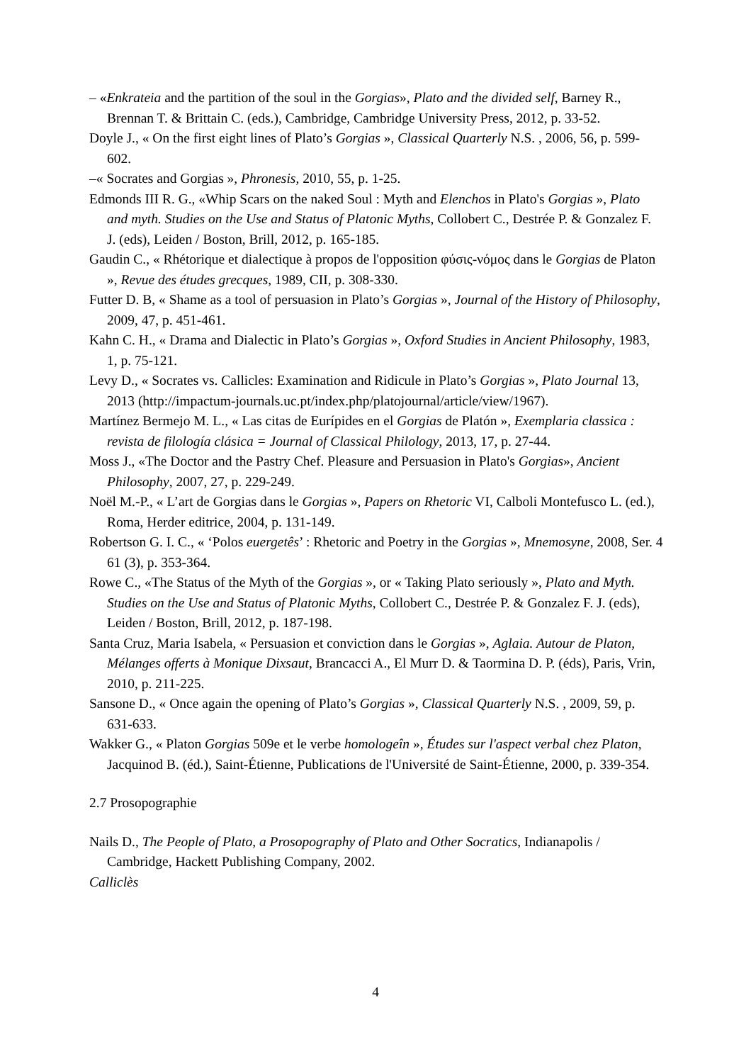– «Enkrateia and the partition of the soul in the Gorgias», Plato and the divided self, Barney R., Brennan T. & Brittain C. (eds.), Cambridge, Cambridge University Press, 2012, p. 33-52.
Doyle J., « On the first eight lines of Plato’s Gorgias », Classical Quarterly N.S. , 2006, 56, p. 599-602.
–« Socrates and Gorgias », Phronesis, 2010, 55, p. 1-25.
Edmonds III R. G., «Whip Scars on the naked Soul : Myth and Elenchos in Plato's Gorgias », Plato and myth. Studies on the Use and Status of Platonic Myths, Collobert C., Destrée P. & Gonzalez F. J. (eds), Leiden / Boston, Brill, 2012, p. 165-185.
Gaudin C., « Rhétorique et dialectique à propos de l'opposition φύσις-νόμος dans le Gorgias de Platon », Revue des études grecques, 1989, CII, p. 308-330.
Futter D. B, « Shame as a tool of persuasion in Plato’s Gorgias », Journal of the History of Philosophy, 2009, 47, p. 451-461.
Kahn C. H., « Drama and Dialectic in Plato’s Gorgias », Oxford Studies in Ancient Philosophy, 1983, 1, p. 75-121.
Levy D., « Socrates vs. Callicles: Examination and Ridicule in Plato’s Gorgias », Plato Journal 13, 2013 (http://impactum-journals.uc.pt/index.php/platojournal/article/view/1967).
Martínez Bermejo M. L., « Las citas de Eurípides en el Gorgias de Platón », Exemplaria classica : revista de filología clásica = Journal of Classical Philology, 2013, 17, p. 27-44.
Moss J., «The Doctor and the Pastry Chef. Pleasure and Persuasion in Plato's Gorgias», Ancient Philosophy, 2007, 27, p. 229-249.
Noël M.-P., « L’art de Gorgias dans le Gorgias », Papers on Rhetoric VI, Calboli Montefusco L. (ed.), Roma, Herder editrice, 2004, p. 131-149.
Robertson G. I. C., « ‘Polos euergetês’ : Rhetoric and Poetry in the Gorgias », Mnemosyne, 2008, Ser. 4 61 (3), p. 353-364.
Rowe C., «The Status of the Myth of the Gorgias », or « Taking Plato seriously », Plato and Myth. Studies on the Use and Status of Platonic Myths, Collobert C., Destrée P. & Gonzalez F. J. (eds), Leiden / Boston, Brill, 2012, p. 187-198.
Santa Cruz, Maria Isabela, « Persuasion et conviction dans le Gorgias », Aglaia. Autour de Platon, Mélanges offerts à Monique Dixsaut, Brancacci A., El Murr D. & Taormina D. P. (éds), Paris, Vrin, 2010, p. 211-225.
Sansone D., « Once again the opening of Plato’s Gorgias », Classical Quarterly N.S. , 2009, 59, p. 631-633.
Wakker G., « Platon Gorgias 509e et le verbe homologeîn », Études sur l'aspect verbal chez Platon, Jacquinod B. (éd.), Saint-Étienne, Publications de l'Université de Saint-Étienne, 2000, p. 339-354.
2.7 Prosopographie
Nails D., The People of Plato, a Prosopography of Plato and Other Socratics, Indianapolis / Cambridge, Hackett Publishing Company, 2002.
Calliclès
4